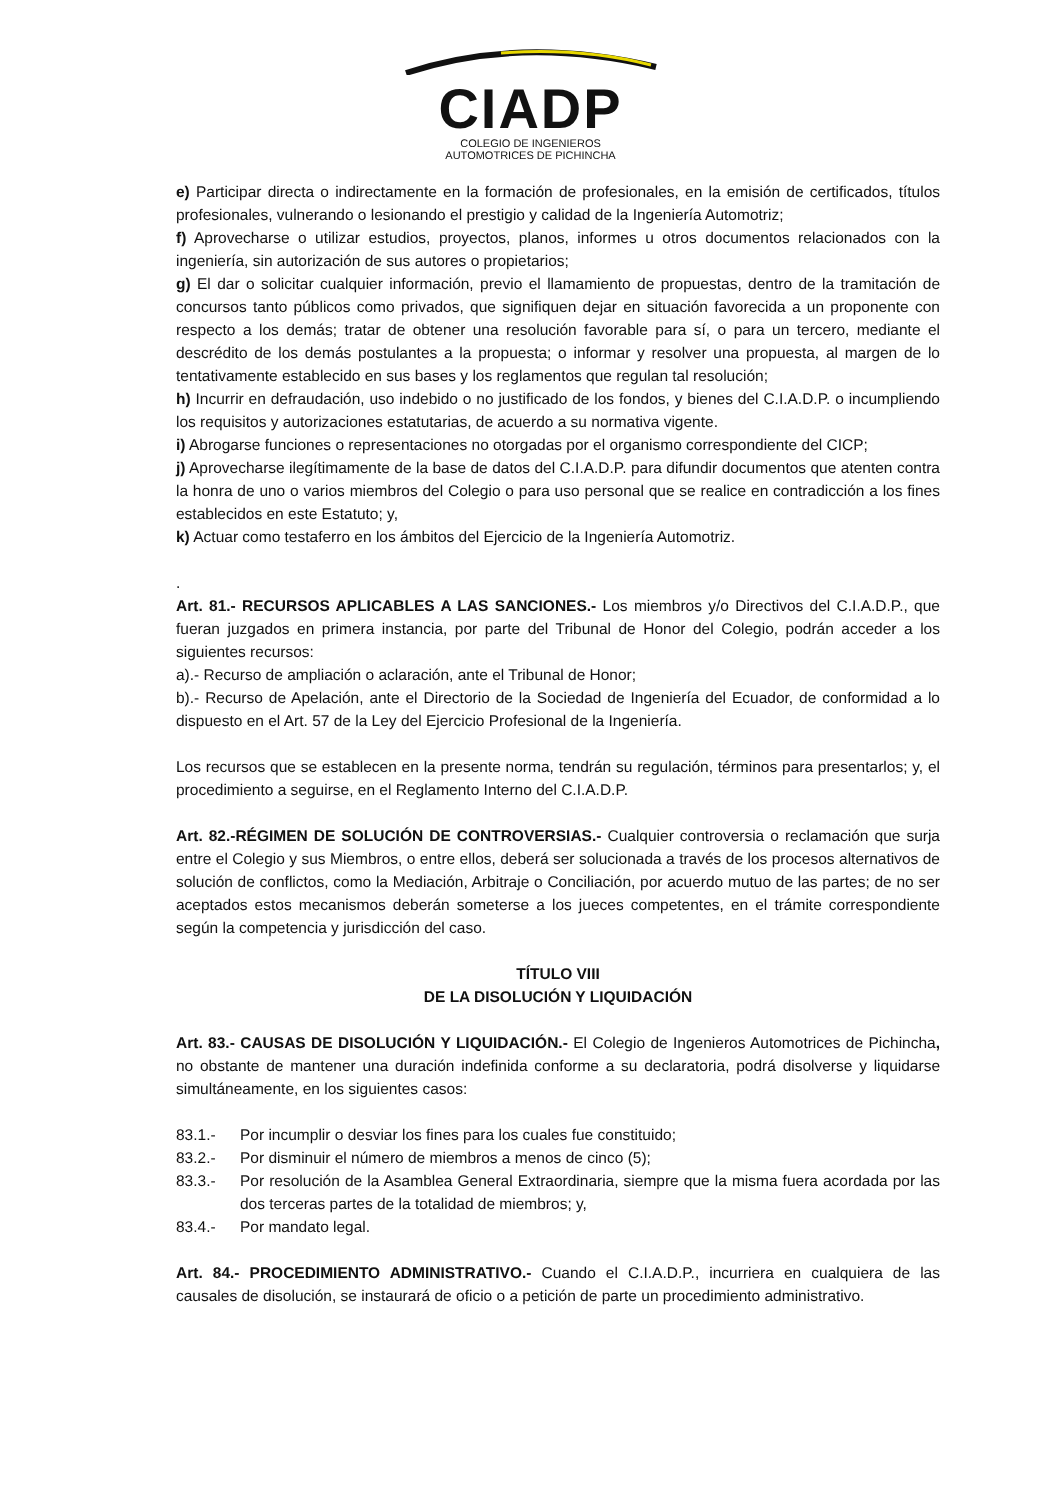CIADP
COLEGIO DE INGENIEROS
AUTOMOTRICES DE PICHINCHA
e) Participar directa o indirectamente en la formación de profesionales, en la emisión de certificados, títulos profesionales, vulnerando o lesionando el prestigio y calidad de la Ingeniería Automotriz;
f) Aprovecharse o utilizar estudios, proyectos, planos, informes u otros documentos relacionados con la ingeniería, sin autorización de sus autores o propietarios;
g) El dar o solicitar cualquier información, previo el llamamiento de propuestas, dentro de la tramitación de concursos tanto públicos como privados, que signifiquen dejar en situación favorecida a un proponente con respecto a los demás; tratar de obtener una resolución favorable para sí, o para un tercero, mediante el descrédito de los demás postulantes a la propuesta; o informar y resolver una propuesta, al margen de lo tentativamente establecido en sus bases y los reglamentos que regulan tal resolución;
h) Incurrir en defraudación, uso indebido o no justificado de los fondos, y bienes del C.I.A.D.P. o incumpliendo los requisitos y autorizaciones estatutarias, de acuerdo a su normativa vigente.
i) Abrogarse funciones o representaciones no otorgadas por el organismo correspondiente del CICP;
j) Aprovecharse ilegítimamente de la base de datos del C.I.A.D.P. para difundir documentos que atenten contra la honra de uno o varios miembros del Colegio o para uso personal que se realice en contradicción a los fines establecidos en este Estatuto; y,
k) Actuar como testaferro en los ámbitos del Ejercicio de la Ingeniería Automotriz.
.
Art. 81.- RECURSOS APLICABLES A LAS SANCIONES.- Los miembros y/o Directivos del C.I.A.D.P., que fueran juzgados en primera instancia, por parte del Tribunal de Honor del Colegio, podrán acceder a los siguientes recursos:
a).- Recurso de ampliación o aclaración, ante el Tribunal de Honor;
b).- Recurso de Apelación, ante el Directorio de la Sociedad de Ingeniería del Ecuador, de conformidad a lo dispuesto en el Art. 57 de la Ley del Ejercicio Profesional de la Ingeniería.
Los recursos que se establecen en la presente norma, tendrán su regulación, términos para presentarlos; y, el procedimiento a seguirse, en el Reglamento Interno del C.I.A.D.P.
Art. 82.-RÉGIMEN DE SOLUCIÓN DE CONTROVERSIAS.- Cualquier controversia o reclamación que surja entre el Colegio y sus Miembros, o entre ellos, deberá ser solucionada a través de los procesos alternativos de solución de conflictos, como la Mediación, Arbitraje o Conciliación, por acuerdo mutuo de las partes; de no ser aceptados estos mecanismos deberán someterse a los jueces competentes, en el trámite correspondiente según la competencia y jurisdicción del caso.
TÍTULO VIII
DE LA DISOLUCIÓN Y LIQUIDACIÓN
Art. 83.- CAUSAS DE DISOLUCIÓN Y LIQUIDACIÓN.- El Colegio de Ingenieros Automotrices de Pichincha, no obstante de mantener una duración indefinida conforme a su declaratoria, podrá disolverse y liquidarse simultáneamente, en los siguientes casos:
83.1.- Por incumplir o desviar los fines para los cuales fue constituido;
83.2.- Por disminuir el número de miembros a menos de cinco (5);
83.3.- Por resolución de la Asamblea General Extraordinaria, siempre que la misma fuera acordada por las dos terceras partes de la totalidad de miembros; y,
83.4.- Por mandato legal.
Art. 84.- PROCEDIMIENTO ADMINISTRATIVO.- Cuando el C.I.A.D.P., incurriera en cualquiera de las causales de disolución, se instaurará de oficio o a petición de parte un procedimiento administrativo.